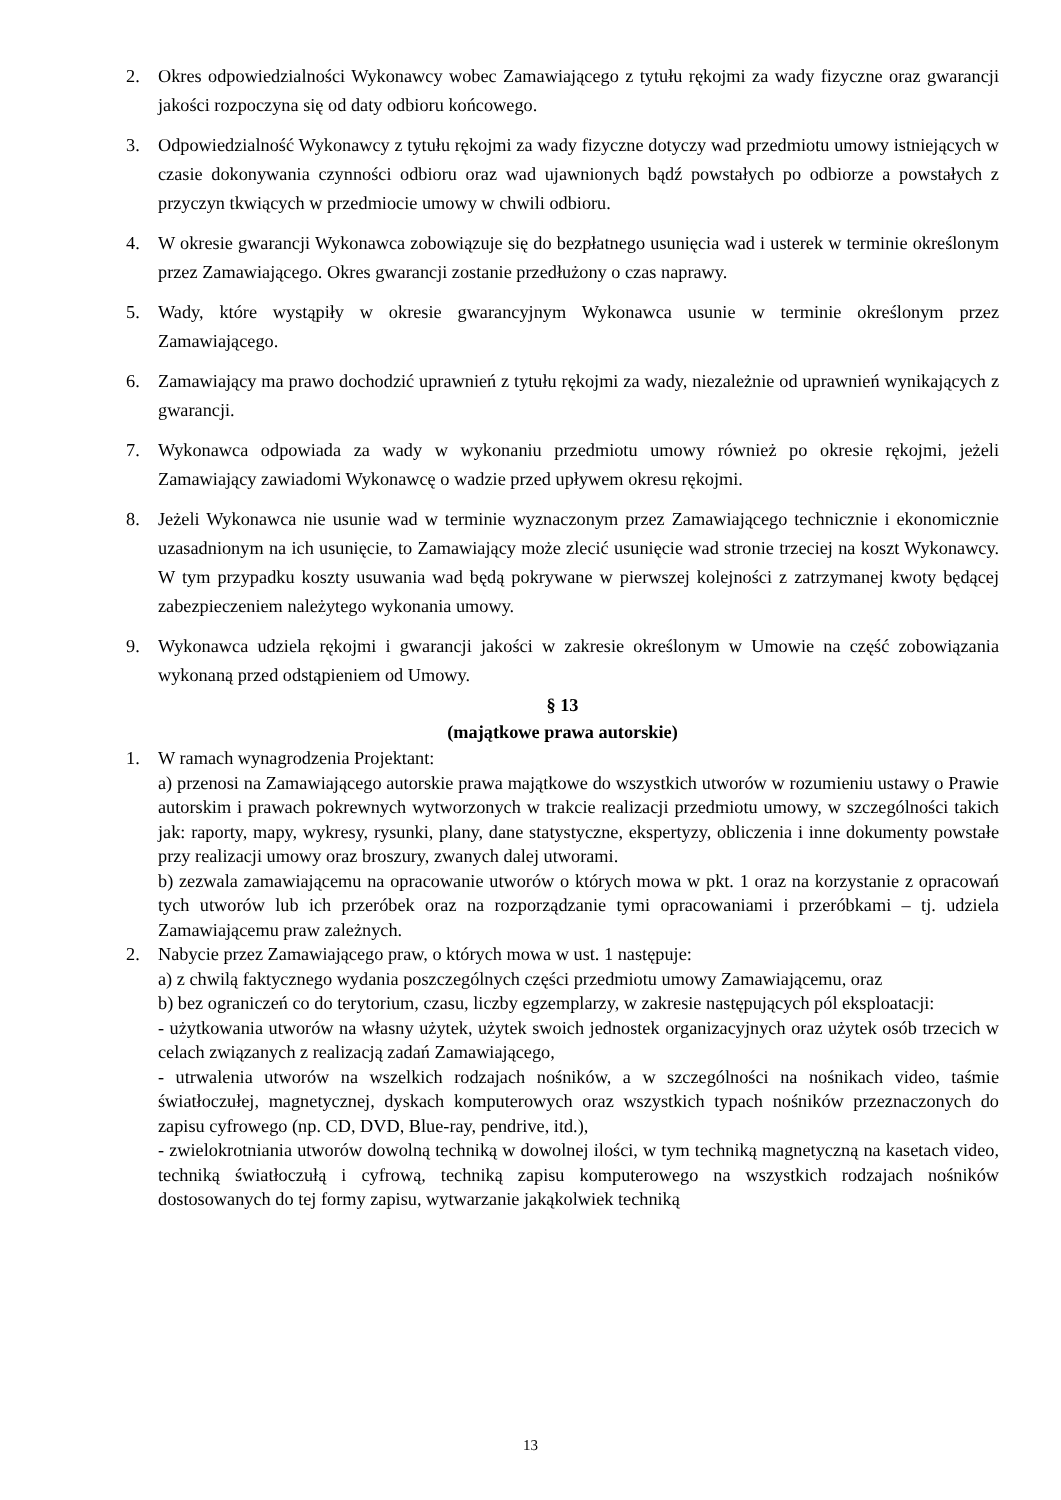2. Okres odpowiedzialności Wykonawcy wobec Zamawiającego z tytułu rękojmi za wady fizyczne oraz gwarancji jakości rozpoczyna się od daty odbioru końcowego.
3. Odpowiedzialność Wykonawcy z tytułu rękojmi za wady fizyczne dotyczy wad przedmiotu umowy istniejących w czasie dokonywania czynności odbioru oraz wad ujawnionych bądź powstałych po odbiorze a powstałych z przyczyn tkwiących w przedmiocie umowy w chwili odbioru.
4. W okresie gwarancji Wykonawca zobowiązuje się do bezpłatnego usunięcia wad i usterek w terminie określonym przez Zamawiającego. Okres gwarancji zostanie przedłużony o czas naprawy.
5. Wady, które wystąpiły w okresie gwarancyjnym Wykonawca usunie w terminie określonym przez Zamawiającego.
6. Zamawiający ma prawo dochodzić uprawnień z tytułu rękojmi za wady, niezależnie od uprawnień wynikających z gwarancji.
7. Wykonawca odpowiada za wady w wykonaniu przedmiotu umowy również po okresie rękojmi, jeżeli Zamawiający zawiadomi Wykonawcę o wadzie przed upływem okresu rękojmi.
8. Jeżeli Wykonawca nie usunie wad w terminie wyznaczonym przez Zamawiającego technicznie i ekonomicznie uzasadnionym na ich usunięcie, to Zamawiający może zlecić usunięcie wad stronie trzeciej na koszt Wykonawcy. W tym przypadku koszty usuwania wad będą pokrywane w pierwszej kolejności z zatrzymanej kwoty będącej zabezpieczeniem należytego wykonania umowy.
9. Wykonawca udziela rękojmi i gwarancji jakości w zakresie określonym w Umowie na część zobowiązania wykonaną przed odstąpieniem od Umowy.
§ 13
(majątkowe prawa autorskie)
1. W ramach wynagrodzenia Projektant:
a) przenosi na Zamawiającego autorskie prawa majątkowe do wszystkich utworów w rozumieniu ustawy o Prawie autorskim i prawach pokrewnych wytworzonych w trakcie realizacji przedmiotu umowy, w szczególności takich jak: raporty, mapy, wykresy, rysunki, plany, dane statystyczne, ekspertyzy, obliczenia i inne dokumenty powstałe przy realizacji umowy oraz broszury, zwanych dalej utworami.
b) zezwala zamawiającemu na opracowanie utworów o których mowa w pkt. 1 oraz na korzystanie z opracowań tych utworów lub ich przeróbek oraz na rozporządzanie tymi opracowaniami i przeróbkami – tj. udziela Zamawiającemu praw zależnych.
2. Nabycie przez Zamawiającego praw, o których mowa w ust. 1 następuje:
a) z chwilą faktycznego wydania poszczególnych części przedmiotu umowy Zamawiającemu, oraz
b) bez ograniczeń co do terytorium, czasu, liczby egzemplarzy, w zakresie następujących pól eksploatacji:
- użytkowania utworów na własny użytek, użytek swoich jednostek organizacyjnych oraz użytek osób trzecich w celach związanych z realizacją zadań Zamawiającego,
- utrwalenia utworów na wszelkich rodzajach nośników, a w szczególności na nośnikach video, taśmie światłoczułej, magnetycznej, dyskach komputerowych oraz wszystkich typach nośników przeznaczonych do zapisu cyfrowego (np. CD, DVD, Blue-ray, pendrive, itd.),
- zwielokrotniania utworów dowolną techniką w dowolnej ilości, w tym techniką magnetyczną na kasetach video, techniką światłoczułą i cyfrową, techniką zapisu komputerowego na wszystkich rodzajach nośników dostosowanych do tej formy zapisu, wytwarzanie jakąkolwiek techniką
13